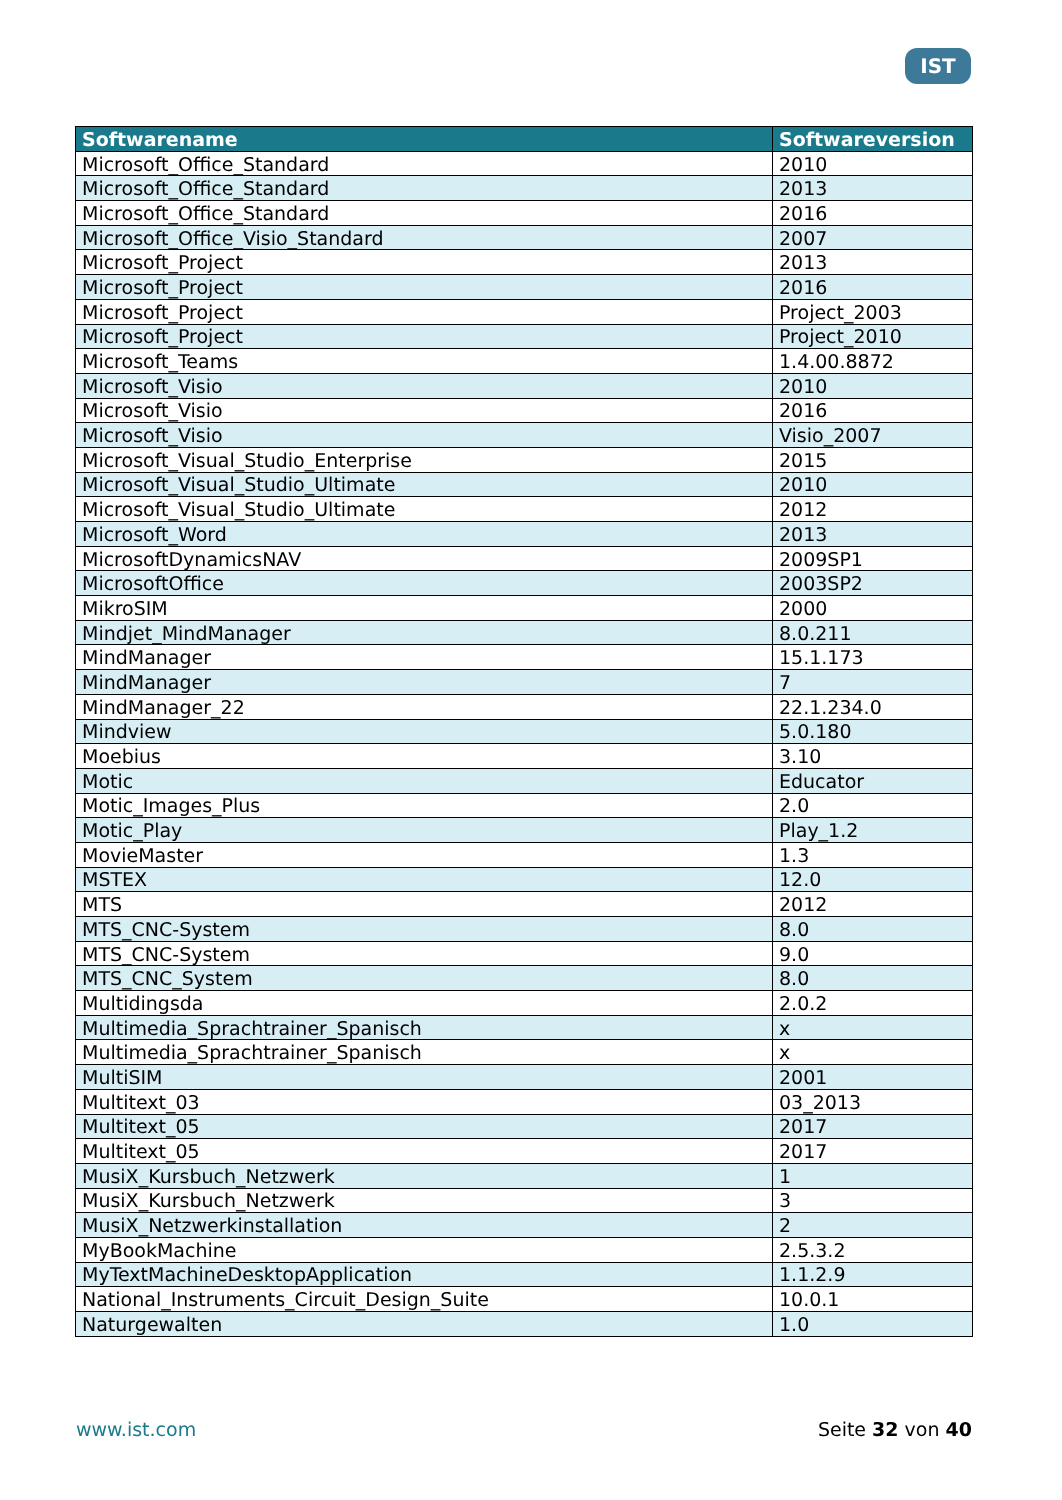IST
| Softwarename | Softwareversion |
| --- | --- |
| Microsoft_Office_Standard | 2010 |
| Microsoft_Office_Standard | 2013 |
| Microsoft_Office_Standard | 2016 |
| Microsoft_Office_Visio_Standard | 2007 |
| Microsoft_Project | 2013 |
| Microsoft_Project | 2016 |
| Microsoft_Project | Project_2003 |
| Microsoft_Project | Project_2010 |
| Microsoft_Teams | 1.4.00.8872 |
| Microsoft_Visio | 2010 |
| Microsoft_Visio | 2016 |
| Microsoft_Visio | Visio_2007 |
| Microsoft_Visual_Studio_Enterprise | 2015 |
| Microsoft_Visual_Studio_Ultimate | 2010 |
| Microsoft_Visual_Studio_Ultimate | 2012 |
| Microsoft_Word | 2013 |
| MicrosoftDynamicsNAV | 2009SP1 |
| MicrosoftOffice | 2003SP2 |
| MikroSIM | 2000 |
| Mindjet_MindManager | 8.0.211 |
| MindManager | 15.1.173 |
| MindManager | 7 |
| MindManager_22 | 22.1.234.0 |
| Mindview | 5.0.180 |
| Moebius | 3.10 |
| Motic | Educator |
| Motic_Images_Plus | 2.0 |
| Motic_Play | Play_1.2 |
| MovieMaster | 1.3 |
| MSTEX | 12.0 |
| MTS | 2012 |
| MTS_CNC-System | 8.0 |
| MTS_CNC-System | 9.0 |
| MTS_CNC_System | 8.0 |
| Multidingsda | 2.0.2 |
| Multimedia_Sprachtrainer_Spanisch | x |
| Multimedia_Sprachtrainer_Spanisch | x |
| MultiSIM | 2001 |
| Multitext_03 | 03_2013 |
| Multitext_05 | 2017 |
| Multitext_05 | 2017 |
| MusiX_Kursbuch_Netzwerk | 1 |
| MusiX_Kursbuch_Netzwerk | 3 |
| MusiX_Netzwerkinstallation | 2 |
| MyBookMachine | 2.5.3.2 |
| MyTextMachineDesktopApplication | 1.1.2.9 |
| National_Instruments_Circuit_Design_Suite | 10.0.1 |
| Naturgewalten | 1.0 |
www.ist.com Seite 32 von 40